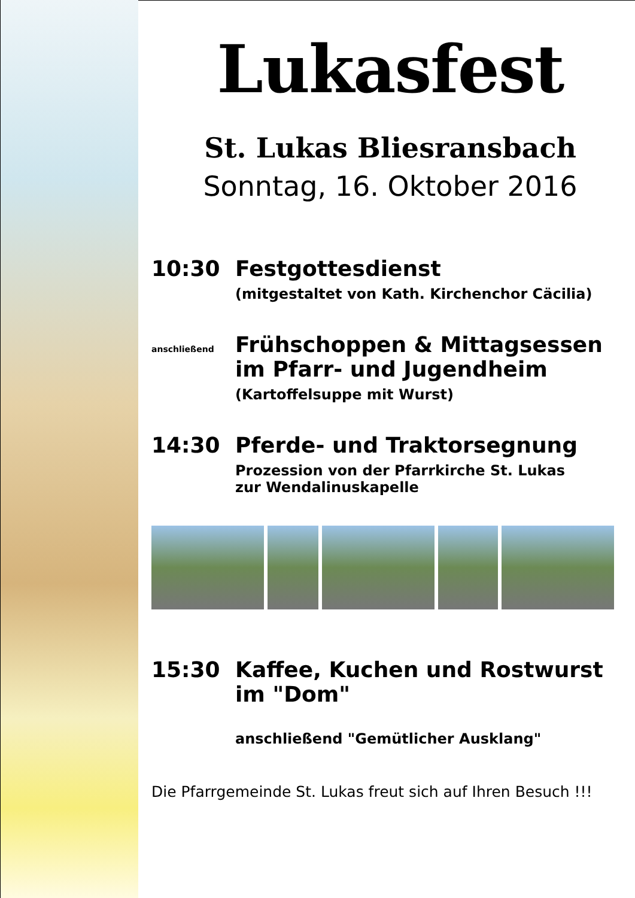Lukasfest
St. Lukas Bliesransbach
Sonntag, 16. Oktober 2016
10:30 Festgottesdienst
(mitgestaltet von Kath. Kirchenchor Cäcilia)
anschließend Frühschoppen & Mittagsessen
im Pfarr- und Jugendheim
(Kartoffelsuppe mit Wurst)
14:30 Pferde- und Traktorsegnung
Prozession von der Pfarrkirche St. Lukas
zur Wendalinuskapelle
15:30 Kaffee, Kuchen und Rostwurst
im "Dom"
anschließend "Gemütlicher Ausklang"
Die Pfarrgemeinde St. Lukas freut sich auf Ihren Besuch !!!